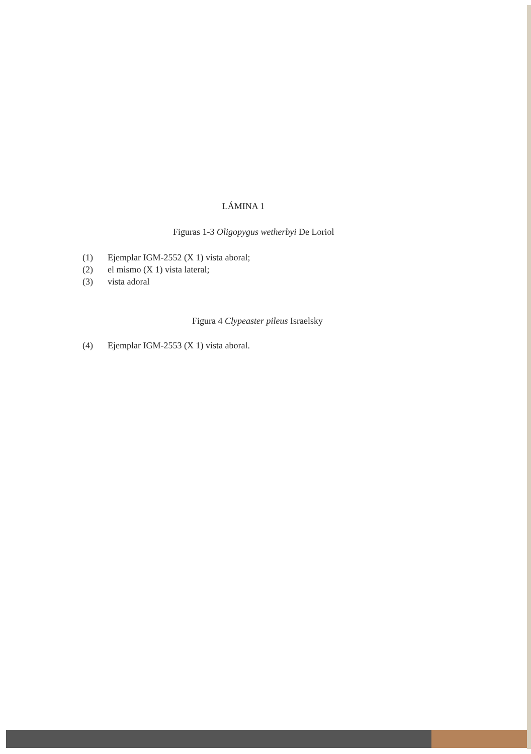LÁMINA 1
Figuras 1-3 Oligopygus wetherbyi De Loriol
(1) Ejemplar IGM-2552 (X 1) vista aboral;
(2) el mismo (X 1) vista lateral;
(3) vista adoral
Figura 4 Clypeaster pileus Israelsky
(4) Ejemplar IGM-2553 (X 1) vista aboral.